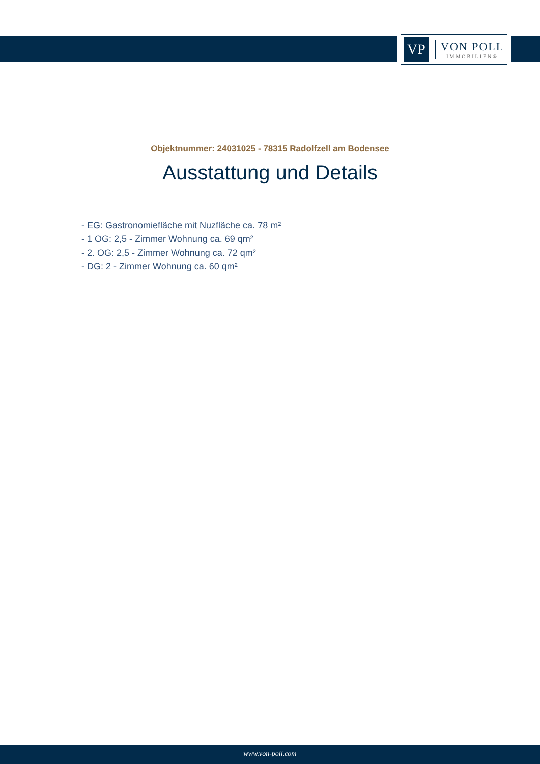VP
VON POLL
IMMOBILIEN®
Objektnummer: 24031025 - 78315 Radolfzell am Bodensee
Ausstattung und Details
- EG: Gastronomiefläche mit Nuzfläche ca. 78 m²
- 1 OG: 2,5 - Zimmer Wohnung ca. 69 qm²
- 2. OG: 2,5 - Zimmer Wohnung ca. 72 qm²
- DG: 2 - Zimmer Wohnung ca. 60 qm²
www.von-poll.com